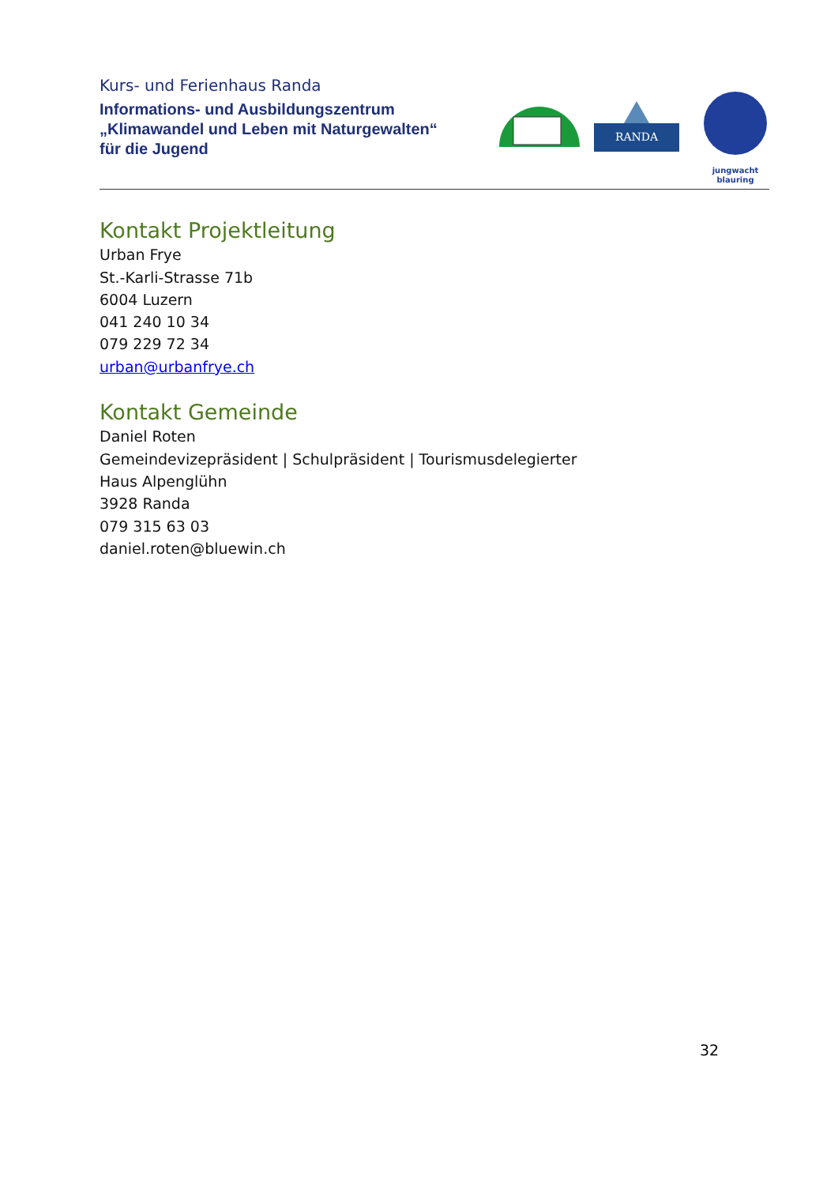Kurs- und Ferienhaus Randa
Informations- und Ausbildungszentrum
„Klimawandel und Leben mit Naturgewalten“
für die Jugend
RANDA
jungwacht
blauring
Kontakt Projektleitung
Urban Frye
St.-Karli-Strasse 71b
6004 Luzern
041 240 10 34
079 229 72 34
urban@urbanfrye.ch
Kontakt Gemeinde
Daniel Roten
Gemeindevizepräsident | Schulpräsident | Tourismusdelegierter
Haus Alpenglühn
3928 Randa
079 315 63 03
daniel.roten@bluewin.ch
32